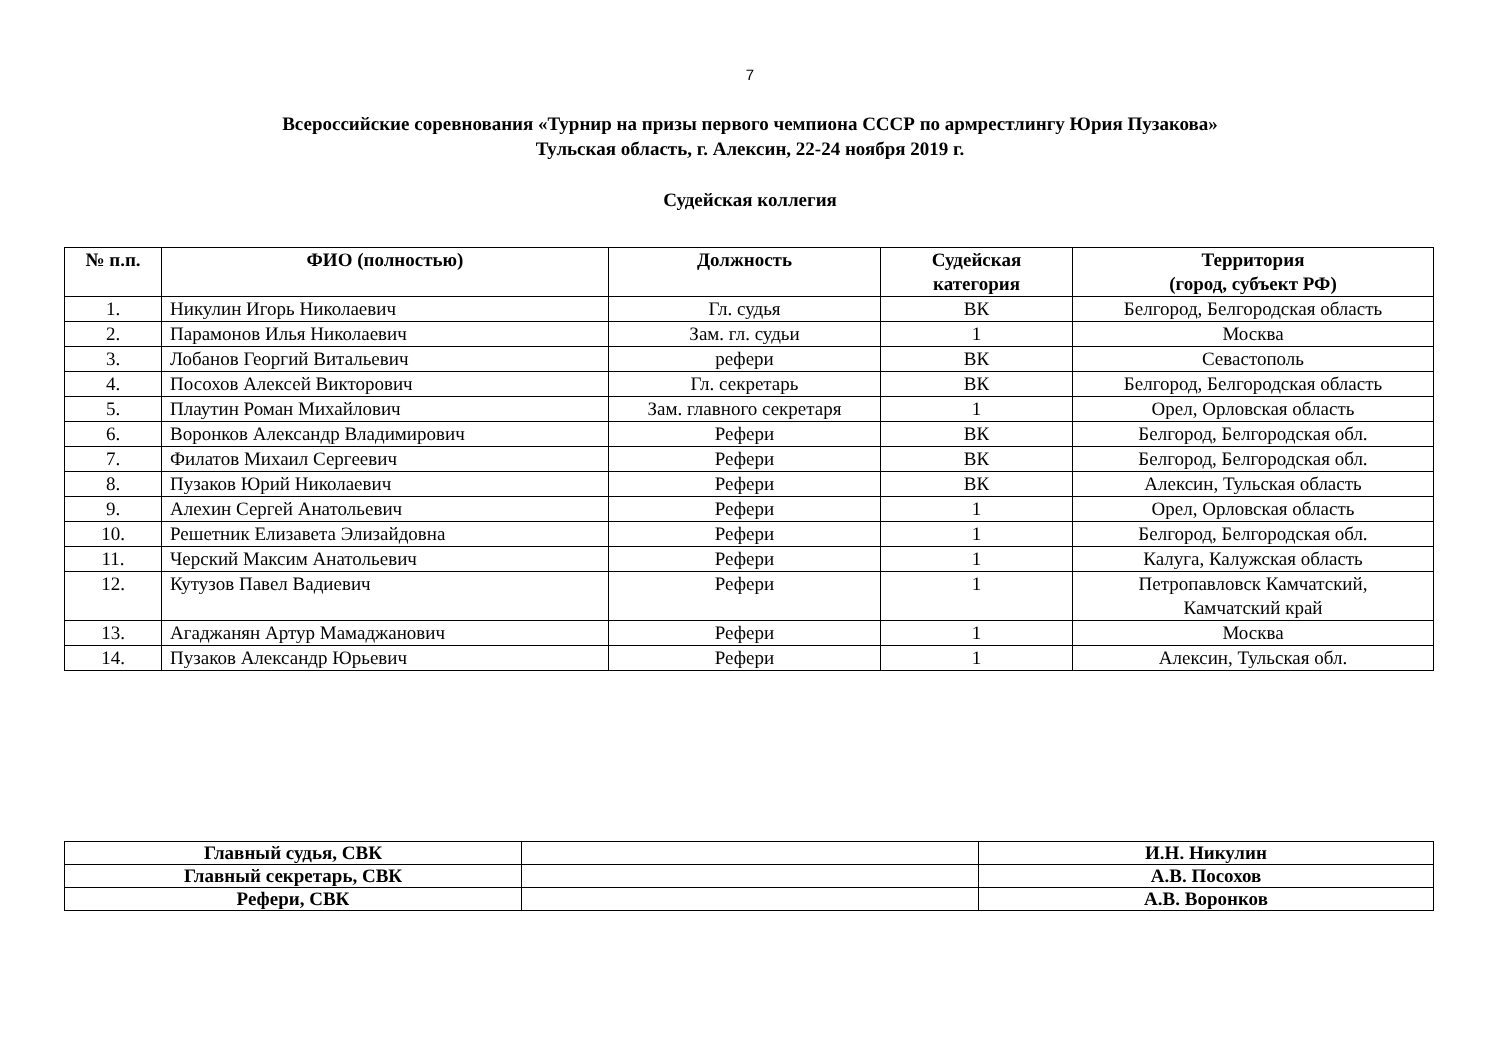7
Всероссийские соревнования «Турнир на призы первого чемпиона СССР по армрестлингу Юрия Пузакова»
Тульская область, г. Алексин, 22-24 ноября 2019 г.
Судейская коллегия
| № п.п. | ФИО (полностью) | Должность | Судейская категория | Территория (город, субъект РФ) |
| --- | --- | --- | --- | --- |
| 1. | Никулин Игорь Николаевич | Гл. судья | ВК | Белгород, Белгородская область |
| 2. | Парамонов Илья Николаевич | Зам. гл. судьи | 1 | Москва |
| 3. | Лобанов Георгий Витальевич | рефери | ВК | Севастополь |
| 4. | Посохов Алексей Викторович | Гл. секретарь | ВК | Белгород, Белгородская область |
| 5. | Плаутин Роман Михайлович | Зам. главного секретаря | 1 | Орел, Орловская область |
| 6. | Воронков Александр Владимирович | Рефери | ВК | Белгород, Белгородская обл. |
| 7. | Филатов Михаил Сергеевич | Рефери | ВК | Белгород, Белгородская обл. |
| 8. | Пузаков Юрий Николаевич | Рефери | ВК | Алексин, Тульская область |
| 9. | Алехин Сергей Анатольевич | Рефери | 1 | Орел, Орловская область |
| 10. | Решетник Елизавета Элизайдовна | Рефери | 1 | Белгород, Белгородская обл. |
| 11. | Черский Максим Анатольевич | Рефери | 1 | Калуга, Калужская область |
| 12. | Кутузов Павел Вадиевич | Рефери | 1 | Петропавловск Камчатский, Камчатский край |
| 13. | Агаджанян Артур Мамаджанович | Рефери | 1 | Москва |
| 14. | Пузаков Александр Юрьевич | Рефери | 1 | Алексин, Тульская обл. |
| Главный судья, СВК | | И.Н. Никулин |
| Главный секретарь, СВК | | А.В. Посохов |
| Рефери, СВК | | А.В. Воронков |